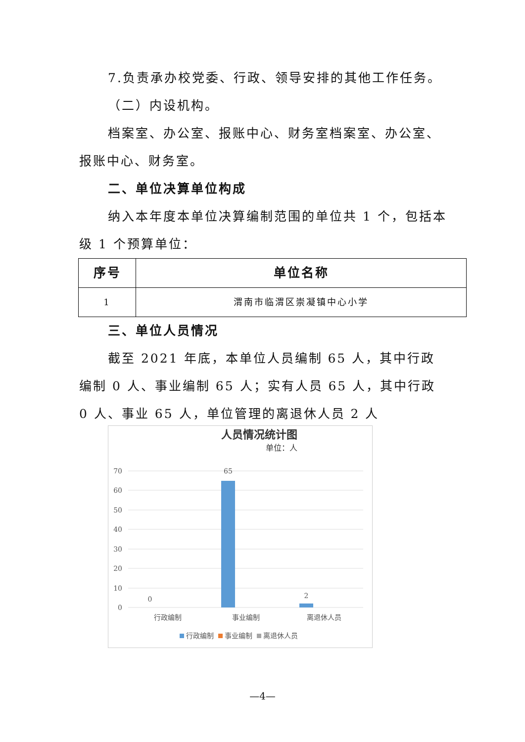7.负责承办校党委、行政、领导安排的其他工作任务。
（二）内设机构。
档案室、办公室、报账中心、财务室档案室、办公室、报账中心、财务室。
二、单位决算单位构成
纳入本年度本单位决算编制范围的单位共 1 个，包括本级 1 个预算单位：
| 序号 | 单位名称 |
| --- | --- |
| 1 | 渭南市临渭区崇凝镇中心小学 |
三、单位人员情况
截至 2021 年底，本单位人员编制 65 人，其中行政编制 0 人、事业编制 65 人；实有人员 65 人，其中行政 0 人、事业 65 人，单位管理的离退休人员 2 人
人员情况统计图
单位：人
70
60
50
40
30
20
10
0
0
65
2
行政编制
事业编制
离退休人员
行政编制
事业编制
离退休人员
—4—